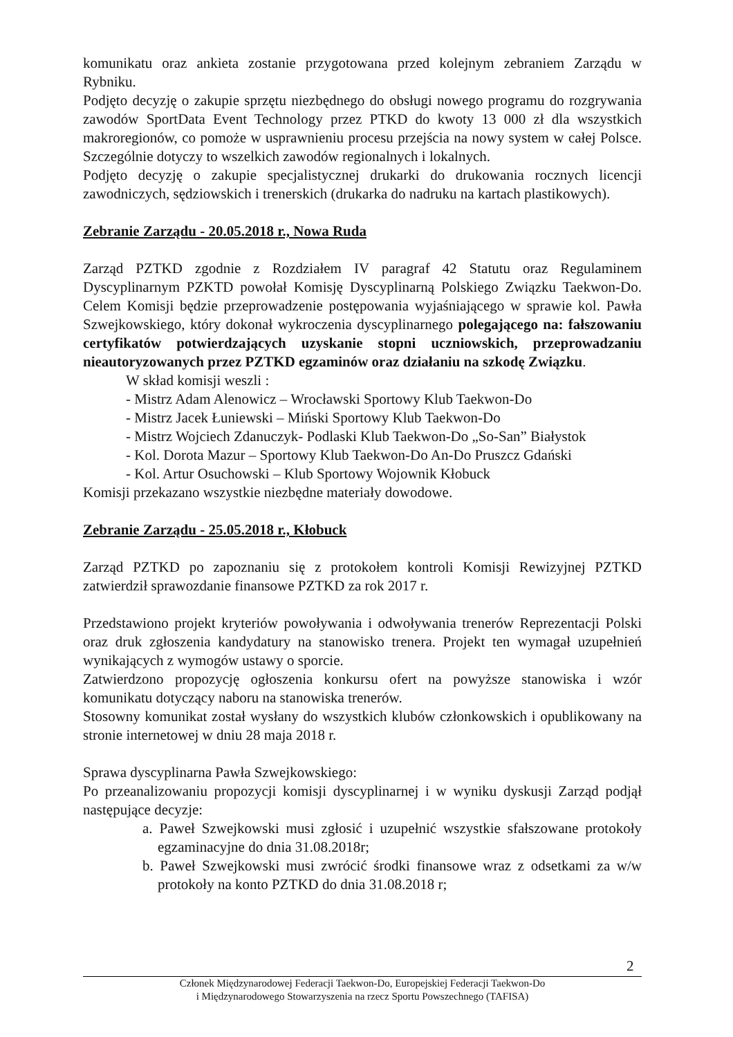komunikatu oraz ankieta zostanie przygotowana przed kolejnym zebraniem Zarządu w Rybniku.
Podjęto decyzję o zakupie sprzętu niezbędnego do obsługi nowego programu do rozgrywania zawodów SportData Event Technology przez PTKD do kwoty 13 000 zł dla wszystkich makroregionów, co pomoże w usprawnieniu procesu przejścia na nowy system w całej Polsce. Szczególnie dotyczy to wszelkich zawodów regionalnych i lokalnych.
Podjęto decyzję o zakupie specjalistycznej drukarki do drukowania rocznych licencji zawodniczych, sędziowskich i trenerskich (drukarka do nadruku na kartach plastikowych).
Zebranie Zarządu - 20.05.2018 r., Nowa Ruda
Zarząd PZTKD zgodnie z Rozdziałem IV paragraf 42 Statutu oraz Regulaminem Dyscyplinarnym PZKTD powołał Komisję Dyscyplinarną Polskiego Związku Taekwon-Do. Celem Komisji będzie przeprowadzenie postępowania wyjaśniającego w sprawie kol. Pawła Szwejkowskiego, który dokonał wykroczenia dyscyplinarnego polegającego na: fałszowaniu certyfikatów potwierdzających uzyskanie stopni uczniowskich, przeprowadzaniu nieautoryzowanych przez PZTKD egzaminów oraz działaniu na szkodę Związku.
W skład komisji weszli :
- Mistrz Adam Alenowicz – Wrocławski Sportowy Klub Taekwon-Do
- Mistrz Jacek Łuniewski – Miński Sportowy Klub Taekwon-Do
- Mistrz Wojciech Zdanuczyk- Podlaski Klub Taekwon-Do „So-San” Białystok
- Kol. Dorota Mazur – Sportowy Klub Taekwon-Do An-Do Pruszcz Gdański
- Kol. Artur Osuchowski – Klub Sportowy Wojownik Kłobuck
Komisji przekazano wszystkie niezbędne materiały dowodowe.
Zebranie Zarządu - 25.05.2018 r., Kłobuck
Zarząd PZTKD po zapoznaniu się z protokołem kontroli Komisji Rewizyjnej PZTKD zatwierdził sprawozdanie finansowe PZTKD za rok 2017 r.
Przedstawiono projekt kryteriów powoływania i odwoływania trenerów Reprezentacji Polski oraz druk zgłoszenia kandydatury na stanowisko trenera. Projekt ten wymagał uzupełnień wynikających z wymogów ustawy o sporcie.
Zatwierdzono propozycję ogłoszenia konkursu ofert na powyższe stanowiska i wzór komunikatu dotyczący naboru na stanowiska trenerów.
Stosowny komunikat został wysłany do wszystkich klubów członkowskich i opublikowany na stronie internetowej w dniu 28 maja 2018 r.
Sprawa dyscyplinarna Pawła Szwejkowskiego:
Po przeanalizowaniu propozycji komisji dyscyplinarnej i w wyniku dyskusji Zarząd podjął następujące decyzje:
a. Paweł Szwejkowski musi zgłosić i uzupełnić wszystkie sfałszowane protokoły egzaminacyjne do dnia 31.08.2018r;
b. Paweł Szwejkowski musi zwrócić środki finansowe wraz z odsetkami za w/w protokoły na konto PZTKD do dnia 31.08.2018 r;
2
Członek Międzynarodowej Federacji Taekwon-Do, Europejskiej Federacji Taekwon-Do
i Międzynarodowego Stowarzyszenia na rzecz Sportu Powszechnego (TAFISA)